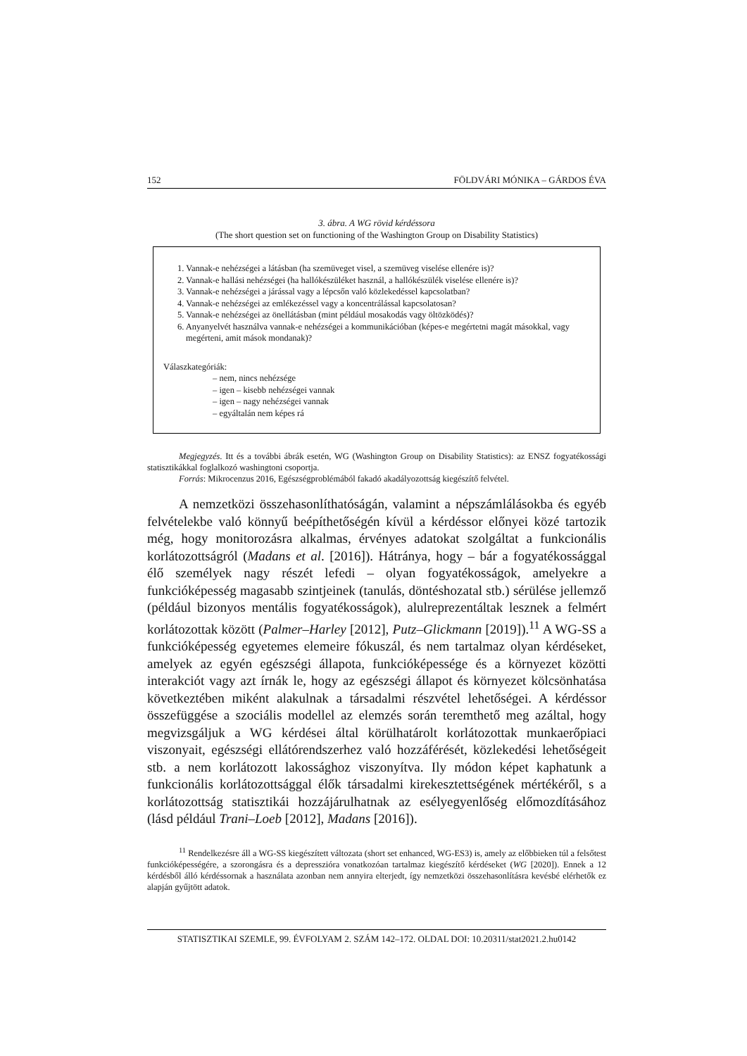152 FÖLDVÁRI MÓNIKA – GÁRDOS ÉVA
3. ábra. A WG rövid kérdéssora
(The short question set on functioning of the Washington Group on Disability Statistics)
1. Vannak-e nehézségei a látásban (ha szemüveget visel, a szemüveg viselése ellenére is)?
2. Vannak-e hallási nehézségei (ha hallókészüléket használ, a hallókészülék viselése ellenére is)?
3. Vannak-e nehézségei a járással vagy a lépcsőn való közlekedéssel kapcsolatban?
4. Vannak-e nehézségei az emlékezéssel vagy a koncentrálással kapcsolatosan?
5. Vannak-e nehézségei az önellátásban (mint például mosakodás vagy öltözködés)?
6. Anyanyelvét használva vannak-e nehézségei a kommunikációban (képes-e megértetni magát másokkal, vagy megérteni, amit mások mondanak)?
Válaszkategóriák:
– nem, nincs nehézsége
– igen – kisebb nehézségei vannak
– igen – nagy nehézségei vannak
– egyáltalán nem képes rá
Megjegyzés. Itt és a további ábrák esetén, WG (Washington Group on Disability Statistics): az ENSZ fogyatékossági statisztikákkal foglalkozó washingtoni csoportja.
Forrás: Mikrocenzus 2016, Egészségproblémából fakadó akadályozottság kiegészítő felvétel.
A nemzetközi összehasonlíthatóságán, valamint a népszámlálásokba és egyéb felvételekbe való könnyű beépíthetőségén kívül a kérdéssor előnyei közé tartozik még, hogy monitorozásra alkalmas, érvényes adatokat szolgáltat a funkcionális korlátozottságról (Madans et al. [2016]). Hátránya, hogy – bár a fogyatékossággal élő személyek nagy részét lefedi – olyan fogyatékosságok, amelyekre a funkcióképesség magasabb szintjeinek (tanulás, döntéshozatal stb.) sérülése jellemző (például bizonyos mentális fogyatékosságok), alulreprezentáltak lesznek a felmért korlátozottak között (Palmer–Harley [2012], Putz–Glickmann [2019]).<sup>11</sup> A WG-SS a funkcióképesség egyetemes elemeire fókuszál, és nem tartalmaz olyan kérdéseket, amelyek az egyén egészségi állapota, funkcióképessége és a környezet közötti interakciót vagy azt írnák le, hogy az egészségi állapot és környezet kölcsönhatása következtében miként alakulnak a társadalmi részvétel lehetőségei. A kérdéssor összefüggése a szociális modellel az elemzés során teremthető meg azáltal, hogy megvizsgáljuk a WG kérdései által körülhatárolt korlátozottak munkaerőpiaci viszonyait, egészségi ellátórendszerhez való hozzáférését, közlekedési lehetőségeit stb. a nem korlátozott lakossághoz viszonyítva. Ily módon képet kaphatunk a funkcionális korlátozottsággal élők társadalmi kirekesztettségének mértékéről, s a korlátozottság statisztikái hozzájárulhatnak az esélyegyenlőség előmozdításához (lásd például Trani–Loeb [2012], Madans [2016]).
<sup>11</sup> Rendelkezésre áll a WG-SS kiegészített változata (short set enhanced, WG-ES3) is, amely az előbbieken túl a felsőtest funkcióképességére, a szorongásra és a depresszióra vonatkozóan tartalmaz kiegészítő kérdéseket (WG [2020]). Ennek a 12 kérdésből álló kérdéssornak a használata azonban nem annyira elterjedt, így nemzetközi összehasonlításra kevésbé elérhetők ez alapján gyűjtött adatok.
STATISZTIKAI SZEMLE, 99. ÉVFOLYAM 2. SZÁM 142–172. OLDAL DOI: 10.20311/stat2021.2.hu0142